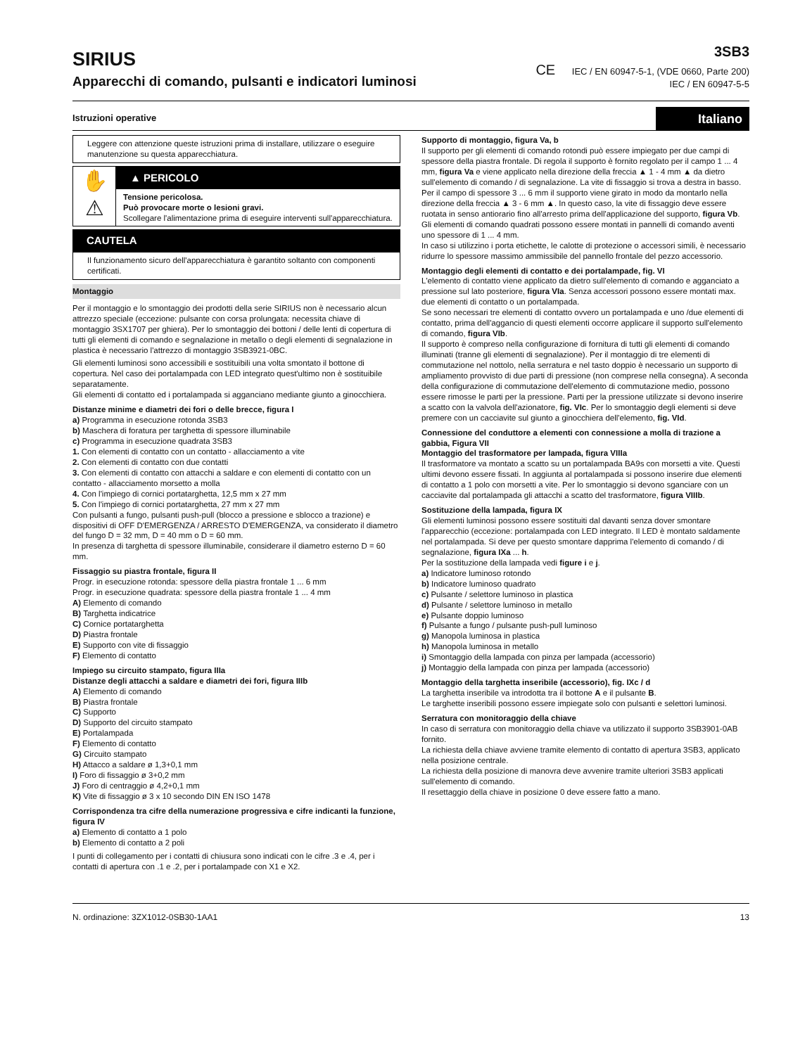SIRIUS
Apparecchi di comando, pulsanti e indicatori luminosi
3SB3
CE IEC / EN 60947-5-1, (VDE 0660, Parte 200)
IEC / EN 60947-5-5
Istruzioni operative Italiano
Leggere con attenzione queste istruzioni prima di installare, utilizzare o eseguire manutenzione su questa apparecchiatura.
✋
⚠
▲ PERICOLO
Tensione pericolosa.
Può provocare morte o lesioni gravi.
Scollegare l'alimentazione prima di eseguire interventi sull'apparecchiatura.
CAUTELA
Il funzionamento sicuro dell'apparecchiatura è garantito soltanto con componenti certificati.
Montaggio
Per il montaggio e lo smontaggio dei prodotti della serie SIRIUS non è necessario alcun attrezzo speciale (eccezione: pulsante con corsa prolungata: necessita chiave di montaggio 3SX1707 per ghiera). Per lo smontaggio dei bottoni / delle lenti di copertura di tutti gli elementi di comando e segnalazione in metallo o degli elementi di segnalazione in plastica è necessario l'attrezzo di montaggio 3SB3921-0BC.
Gli elementi luminosi sono accessibili e sostituibili una volta smontato il bottone di copertura. Nel caso dei portalampada con LED integrato quest'ultimo non è sostituibile separatamente.
Gli elementi di contatto ed i portalampada si agganciano mediante giunto a ginocchiera.
Distanze minime e diametri dei fori o delle brecce, figura I
a) Programma in esecuzione rotonda 3SB3
b) Maschera di foratura per targhetta di spessore illuminabile
c) Programma in esecuzione quadrata 3SB3
1. Con elementi di contatto con un contatto - allacciamento a vite
2. Con elementi di contatto con due contatti
3. Con elementi di contatto con attacchi a saldare e con elementi di contatto con un contatto - allacciamento morsetto a molla
4. Con l'impiego di cornici portatarghetta, 12,5 mm x 27 mm
5. Con l'impiego di cornici portatarghetta, 27 mm x 27 mm
Con pulsanti a fungo, pulsanti push-pull (blocco a pressione e sblocco a trazione) e dispositivi di OFF D'EMERGENZA / ARRESTO D'EMERGENZA, va considerato il diametro del fungo D = 32 mm, D = 40 mm o D = 60 mm.
In presenza di targhetta di spessore illuminabile, considerare il diametro esterno D = 60 mm.
Fissaggio su piastra frontale, figura II
Progr. in esecuzione rotonda: spessore della piastra frontale 1 ... 6 mm
Progr. in esecuzione quadrata: spessore della piastra frontale 1 ... 4 mm
A) Elemento di comando
B) Targhetta indicatrice
C) Cornice portatarghetta
D) Piastra frontale
E) Supporto con vite di fissaggio
F) Elemento di contatto
Impiego su circuito stampato, figura IIIa
Distanze degli attacchi a saldare e diametri dei fori, figura IIIb
A) Elemento di comando
B) Piastra frontale
C) Supporto
D) Supporto del circuito stampato
E) Portalampada
F) Elemento di contatto
G) Circuito stampato
H) Attacco a saldare ø 1,3+0,1 mm
I) Foro di fissaggio ø 3+0,2 mm
J) Foro di centraggio ø 4,2+0,1 mm
K) Vite di fissaggio ø 3 x 10 secondo DIN EN ISO 1478
Corrispondenza tra cifre della numerazione progressiva e cifre indicanti la funzione, figura IV
a) Elemento di contatto a 1 polo
b) Elemento di contatto a 2 poli
I punti di collegamento per i contatti di chiusura sono indicati con le cifre .3 e .4, per i contatti di apertura con .1 e .2, per i portalampade con X1 e X2.
Supporto di montaggio, figura Va, b
Il supporto per gli elementi di comando rotondi può essere impiegato per due campi di spessore della piastra frontale. Di regola il supporto è fornito regolato per il campo 1 ... 4 mm, figura Va e viene applicato nella direzione della freccia ▲ 1 - 4 mm ▲ da dietro sull'elemento di comando / di segnalazione. La vite di fissaggio si trova a destra in basso.
Per il campo di spessore 3 ... 6 mm il supporto viene girato in modo da montarlo nella direzione della freccia ▲ 3 - 6 mm ▲. In questo caso, la vite di fissaggio deve essere ruotata in senso antiorario fino all'arresto prima dell'applicazione del supporto, figura Vb.
Gli elementi di comando quadrati possono essere montati in pannelli di comando aventi uno spessore di 1 ... 4 mm.
In caso si utilizzino i porta etichette, le calotte di protezione o accessori simili, è necessario ridurre lo spessore massimo ammissibile del pannello frontale del pezzo accessorio.
Montaggio degli elementi di contatto e dei portalampade, fig. VI
L'elemento di contatto viene applicato da dietro sull'elemento di comando e agganciato a pressione sul lato posteriore, figura VIa. Senza accessori possono essere montati max. due elementi di contatto o un portalampada.
Se sono necessari tre elementi di contatto ovvero un portalampada e uno /due elementi di contatto, prima dell'aggancio di questi elementi occorre applicare il supporto sull'elemento di comando, figura VIb.
Il supporto è compreso nella configurazione di fornitura di tutti gli elementi di comando illuminati (tranne gli elementi di segnalazione). Per il montaggio di tre elementi di commutazione nel nottolo, nella serratura e nel tasto doppio è necessario un supporto di ampliamento provvisto di due parti di pressione (non comprese nella consegna). A seconda della configurazione di commutazione dell'elemento di commutazione medio, possono essere rimosse le parti per la pressione. Parti per la pressione utilizzate si devono inserire a scatto con la valvola dell'azionatore, fig. VIc. Per lo smontaggio degli elementi si deve premere con un cacciavite sul giunto a ginocchiera dell'elemento, fig. VId.
Connessione del conduttore a elementi con connessione a molla di trazione a gabbia, Figura VII
Montaggio del trasformatore per lampada, figura VIIIa
Il trasformatore va montato a scatto su un portalampada BA9s con morsetti a vite. Questi ultimi devono essere fissati. In aggiunta al portalampada si possono inserire due elementi di contatto a 1 polo con morsetti a vite. Per lo smontaggio si devono sganciare con un cacciavite dal portalampada gli attacchi a scatto del trasformatore, figura VIIIb.
Sostituzione della lampada, figura IX
Gli elementi luminosi possono essere sostituiti dal davanti senza dover smontare l'apparecchio (eccezione: portalampada con LED integrato. Il LED è montato saldamente nel portalampada. Si deve per questo smontare dapprima l'elemento di comando / di segnalazione, figura IXa ... h.
Per la sostituzione della lampada vedi figure i e j.
a) Indicatore luminoso rotondo
b) Indicatore luminoso quadrato
c) Pulsante / selettore luminoso in plastica
d) Pulsante / selettore luminoso in metallo
e) Pulsante doppio luminoso
f) Pulsante a fungo / pulsante push-pull luminoso
g) Manopola luminosa in plastica
h) Manopola luminosa in metallo
i) Smontaggio della lampada con pinza per lampada (accessorio)
j) Montaggio della lampada con pinza per lampada (accessorio)
Montaggio della targhetta inseribile (accessorio), fig. IXc / d
La targhetta inseribile va introdotta tra il bottone A e il pulsante B.
Le targhette inseribili possono essere impiegate solo con pulsanti e selettori luminosi.
Serratura con monitoraggio della chiave
In caso di serratura con monitoraggio della chiave va utilizzato il supporto 3SB3901-0AB fornito.
La richiesta della chiave avviene tramite elemento di contatto di apertura 3SB3, applicato nella posizione centrale.
La richiesta della posizione di manovra deve avvenire tramite ulteriori 3SB3 applicati sull'elemento di comando.
Il resettaggio della chiave in posizione 0 deve essere fatto a mano.
N. ordinazione: 3ZX1012-0SB30-1AA1 13